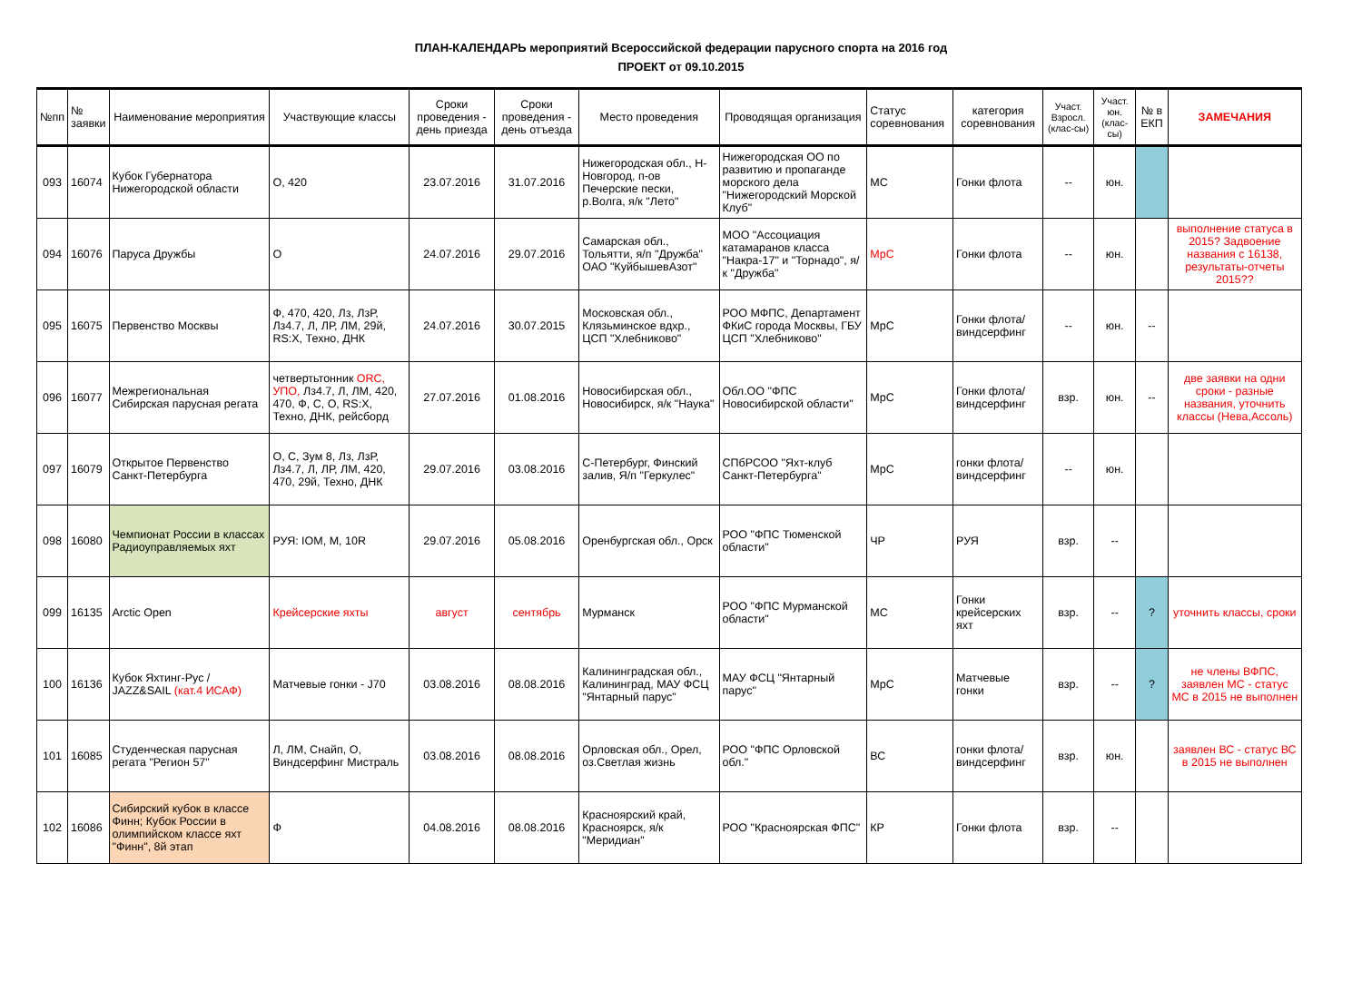ПЛАН-КАЛЕНДАРЬ мероприятий Всероссийской федерации парусного спорта на 2016 год
ПРОЕКТ от 09.10.2015
| №пп | № заявки | Наименование мероприятия | Участвующие классы | Сроки проведения - день приезда | Сроки проведения - день отъезда | Место проведения | Проводящая организация | Статус соревнования | категория соревнования | Участ. Взросл. (клас-сы) | Участ. юн. (клас-сы) | № в ЕКП | ЗАМЕЧАНИЯ |
| --- | --- | --- | --- | --- | --- | --- | --- | --- | --- | --- | --- | --- | --- |
| 093 | 16074 | Кубок Губернатора Нижегородской области | О, 420 | 23.07.2016 | 31.07.2016 | Нижегородская обл., Н-Новгород, п-ов Печерские пески, р.Волга, я/к "Лето" | Нижегородская ОО по развитию и пропаганде морского дела "Нижегородский Морской Клуб" | МС | Гонки флота | -- | юн. | | |
| 094 | 16076 | Паруса Дружбы | О | 24.07.2016 | 29.07.2016 | Самарская обл., Тольятти, я/п "Дружба" ОАО "КуйбышевАзот" | МОО "Ассоциация катамаранов класса "Накра-17" и "Торнадо", я/к "Дружба" | МрС | Гонки флота | -- | юн. | | выполнение статуса в 2015? Задвоение названия с 16138, результаты-отчеты 2015?? |
| 095 | 16075 | Первенство Москвы | Ф, 470, 420, Лз, ЛзР, Лз4.7, Л, ЛР, ЛМ, 29й, RS:X, Техно, ДНК | 24.07.2016 | 30.07.2015 | Московская обл., Клязьминское вдхр., ЦСП "Хлебниково" | РОО МФПС, Департамент ФКиС города Москвы, ГБУ ЦСП "Хлебниково" | МрС | Гонки флота/ виндсерфинг | -- | юн. | -- | |
| 096 | 16077 | Межрегиональная Сибирская парусная регата | четвертьтонник ORC, УПО, Лз4.7, Л, ЛМ, 420, 470, Ф, С, О, RS:X, Техно, ДНК, рейсборд | 27.07.2016 | 01.08.2016 | Новосибирская обл., Новосибирск, я/к "Наука" | Обл.ОО "ФПС Новосибирской области" | МрС | Гонки флота/ виндсерфинг | взр. | юн. | -- | две заявки на одни сроки - разные названия, уточнить классы (Нева,Ассоль) |
| 097 | 16079 | Открытое Первенство Санкт-Петербурга | О, С, Зум 8, Лз, ЛзР, Лз4.7, Л, ЛР, ЛМ, 420, 470, 29й, Техно, ДНК | 29.07.2016 | 03.08.2016 | С-Петербург, Финский залив, Я/п "Геркулес" | СПбРСОО "Яхт-клуб Санкт-Петербурга" | МрС | гонки флота/ виндсерфинг | -- | юн. | | |
| 098 | 16080 | Чемпионат России в классах Радиоуправляемых яхт | РУЯ: IOM, M, 10R | 29.07.2016 | 05.08.2016 | Оренбургская обл., Орск | РОО "ФПС Тюменской области" | ЧР | РУЯ | взр. | -- | | |
| 099 | 16135 | Arctic Open | Крейсерские яхты | август | сентябрь | Мурманск | РОО "ФПС Мурманской области" | МС | Гонки крейсерских яхт | взр. | -- | ? | уточнить классы, сроки |
| 100 | 16136 | Кубок Яхтинг-Рус / JAZZ&SAIL (кат.4 ИСАФ) | Матчевые гонки - J70 | 03.08.2016 | 08.08.2016 | Калининградская обл., Калининград, МАУ ФСЦ "Янтарный парус" | МАУ ФСЦ "Янтарный парус" | МрС | Матчевые гонки | взр. | -- | ? | не члены ВФПС, заявлен МС - статус МС в 2015 не выполнен |
| 101 | 16085 | Студенческая парусная регата "Регион 57" | Л, ЛМ, Снайп, О, Виндсерфинг Мистраль | 03.08.2016 | 08.08.2016 | Орловская обл., Орел, оз.Светлая жизнь | РОО "ФПС Орловской обл." | ВС | гонки флота/ виндсерфинг | взр. | юн. | | заявлен ВС - статус ВС в 2015 не выполнен |
| 102 | 16086 | Сибирский кубок в классе Финн; Кубок России в олимпийском классе яхт "Финн", 8й этап | Ф | 04.08.2016 | 08.08.2016 | Красноярский край, Красноярск, я/к "Меридиан" | РОО "Красноярская ФПС" | КР | Гонки флота | взр. | -- | | |